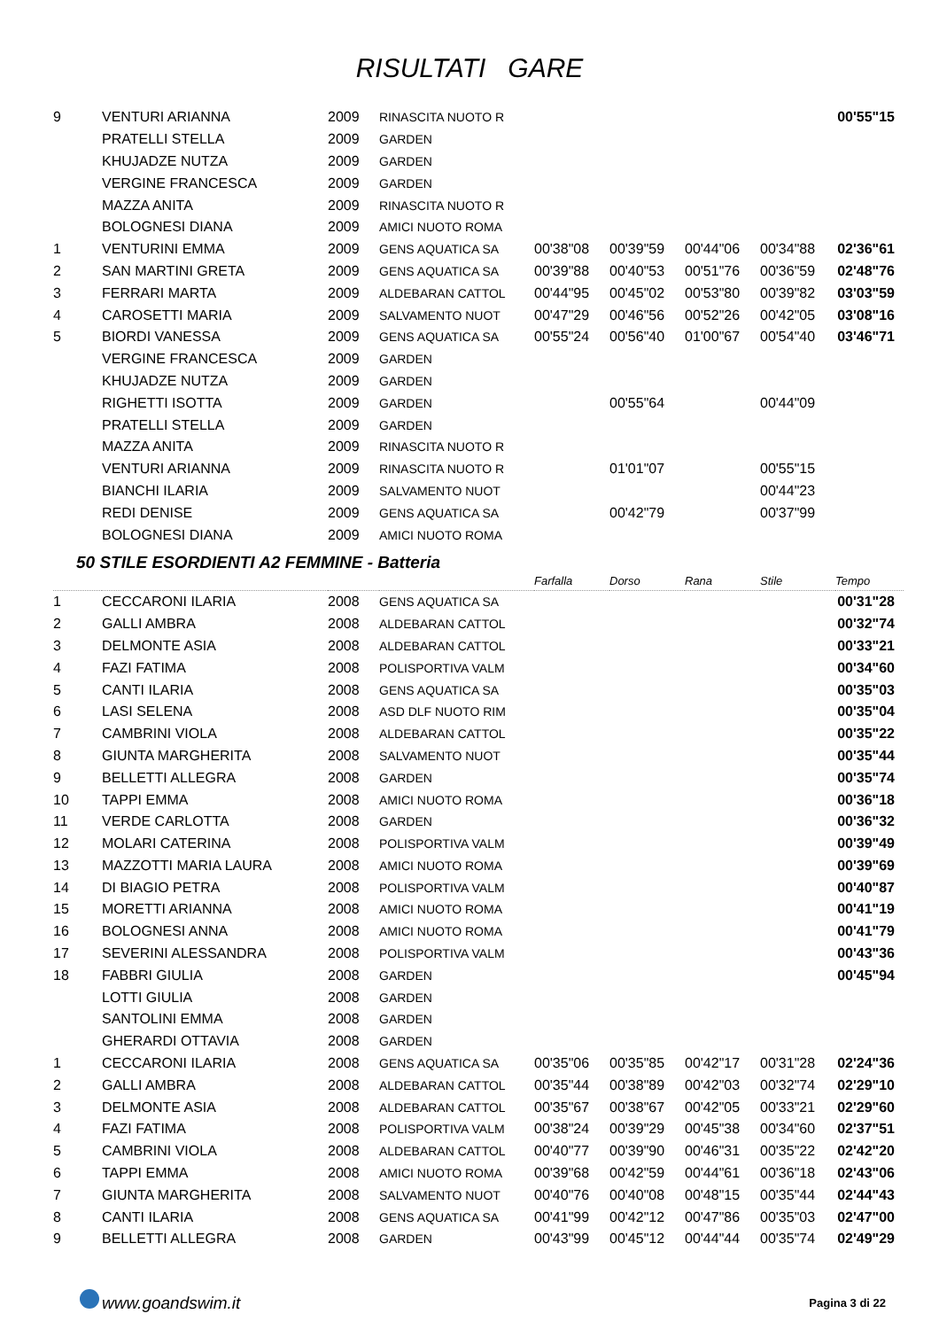RISULTATI GARE
| 9 | VENTURI ARIANNA | 2009 | RINASCITA NUOTO R | | | | | 00'55"15 |
| | PRATELLI STELLA | 2009 | GARDEN | | | | | |
| | KHUJADZE NUTZA | 2009 | GARDEN | | | | | |
| | VERGINE FRANCESCA | 2009 | GARDEN | | | | | |
| | MAZZA ANITA | 2009 | RINASCITA NUOTO R | | | | | |
| | BOLOGNESI DIANA | 2009 | AMICI NUOTO ROMA | | | | | |
| 1 | VENTURINI EMMA | 2009 | GENS AQUATICA SA | 00'38"08 | 00'39"59 | 00'44"06 | 00'34"88 | 02'36"61 |
| 2 | SAN MARTINI GRETA | 2009 | GENS AQUATICA SA | 00'39"88 | 00'40"53 | 00'51"76 | 00'36"59 | 02'48"76 |
| 3 | FERRARI MARTA | 2009 | ALDEBARAN CATTOL | 00'44"95 | 00'45"02 | 00'53"80 | 00'39"82 | 03'03"59 |
| 4 | CAROSETTI MARIA | 2009 | SALVAMENTO NUOT | 00'47"29 | 00'46"56 | 00'52"26 | 00'42"05 | 03'08"16 |
| 5 | BIORDI VANESSA | 2009 | GENS AQUATICA SA | 00'55"24 | 00'56"40 | 01'00"67 | 00'54"40 | 03'46"71 |
| | VERGINE FRANCESCA | 2009 | GARDEN | | | | | |
| | KHUJADZE NUTZA | 2009 | GARDEN | | | | | |
| | RIGHETTI ISOTTA | 2009 | GARDEN | | 00'55"64 | | 00'44"09 | |
| | PRATELLI STELLA | 2009 | GARDEN | | | | | |
| | MAZZA ANITA | 2009 | RINASCITA NUOTO R | | | | | |
| | VENTURI ARIANNA | 2009 | RINASCITA NUOTO R | | 01'01"07 | | 00'55"15 | |
| | BIANCHI ILARIA | 2009 | SALVAMENTO NUOT | | | | 00'44"23 | |
| | REDI DENISE | 2009 | GENS AQUATICA SA | | 00'42"79 | | 00'37"99 | |
| | BOLOGNESI DIANA | 2009 | AMICI NUOTO ROMA | | | | | |
50 STILE ESORDIENTI A2 FEMMINE - Batteria
| | | | | Farfalla | Dorso | Rana | Stile | Tempo |
| 1 | CECCARONI ILARIA | 2008 | GENS AQUATICA SA | | | | | 00'31"28 |
| 2 | GALLI AMBRA | 2008 | ALDEBARAN CATTOL | | | | | 00'32"74 |
| 3 | DELMONTE ASIA | 2008 | ALDEBARAN CATTOL | | | | | 00'33"21 |
| 4 | FAZI FATIMA | 2008 | POLISPORTIVA VALM | | | | | 00'34"60 |
| 5 | CANTI ILARIA | 2008 | GENS AQUATICA SA | | | | | 00'35"03 |
| 6 | LASI SELENA | 2008 | ASD DLF NUOTO RIM | | | | | 00'35"04 |
| 7 | CAMBRINI VIOLA | 2008 | ALDEBARAN CATTOL | | | | | 00'35"22 |
| 8 | GIUNTA MARGHERITA | 2008 | SALVAMENTO NUOT | | | | | 00'35"44 |
| 9 | BELLETTI ALLEGRA | 2008 | GARDEN | | | | | 00'35"74 |
| 10 | TAPPI EMMA | 2008 | AMICI NUOTO ROMA | | | | | 00'36"18 |
| 11 | VERDE CARLOTTA | 2008 | GARDEN | | | | | 00'36"32 |
| 12 | MOLARI CATERINA | 2008 | POLISPORTIVA VALM | | | | | 00'39"49 |
| 13 | MAZZOTTI MARIA LAURA | 2008 | AMICI NUOTO ROMA | | | | | 00'39"69 |
| 14 | DI BIAGIO PETRA | 2008 | POLISPORTIVA VALM | | | | | 00'40"87 |
| 15 | MORETTI ARIANNA | 2008 | AMICI NUOTO ROMA | | | | | 00'41"19 |
| 16 | BOLOGNESI ANNA | 2008 | AMICI NUOTO ROMA | | | | | 00'41"79 |
| 17 | SEVERINI ALESSANDRA | 2008 | POLISPORTIVA VALM | | | | | 00'43"36 |
| 18 | FABBRI GIULIA | 2008 | GARDEN | | | | | 00'45"94 |
| | LOTTI GIULIA | 2008 | GARDEN | | | | | |
| | SANTOLINI EMMA | 2008 | GARDEN | | | | | |
| | GHERARDI OTTAVIA | 2008 | GARDEN | | | | | |
| 1 | CECCARONI ILARIA | 2008 | GENS AQUATICA SA | 00'35"06 | 00'35"85 | 00'42"17 | 00'31"28 | 02'24"36 |
| 2 | GALLI AMBRA | 2008 | ALDEBARAN CATTOL | 00'35"44 | 00'38"89 | 00'42"03 | 00'32"74 | 02'29"10 |
| 3 | DELMONTE ASIA | 2008 | ALDEBARAN CATTOL | 00'35"67 | 00'38"67 | 00'42"05 | 00'33"21 | 02'29"60 |
| 4 | FAZI FATIMA | 2008 | POLISPORTIVA VALM | 00'38"24 | 00'39"29 | 00'45"38 | 00'34"60 | 02'37"51 |
| 5 | CAMBRINI VIOLA | 2008 | ALDEBARAN CATTOL | 00'40"77 | 00'39"90 | 00'46"31 | 00'35"22 | 02'42"20 |
| 6 | TAPPI EMMA | 2008 | AMICI NUOTO ROMA | 00'39"68 | 00'42"59 | 00'44"61 | 00'36"18 | 02'43"06 |
| 7 | GIUNTA MARGHERITA | 2008 | SALVAMENTO NUOT | 00'40"76 | 00'40"08 | 00'48"15 | 00'35"44 | 02'44"43 |
| 8 | CANTI ILARIA | 2008 | GENS AQUATICA SA | 00'41"99 | 00'42"12 | 00'47"86 | 00'35"03 | 02'47"00 |
| 9 | BELLETTI ALLEGRA | 2008 | GARDEN | 00'43"99 | 00'45"12 | 00'44"44 | 00'35"74 | 02'49"29 |
www.goandswim.it Pagina 3 di 22